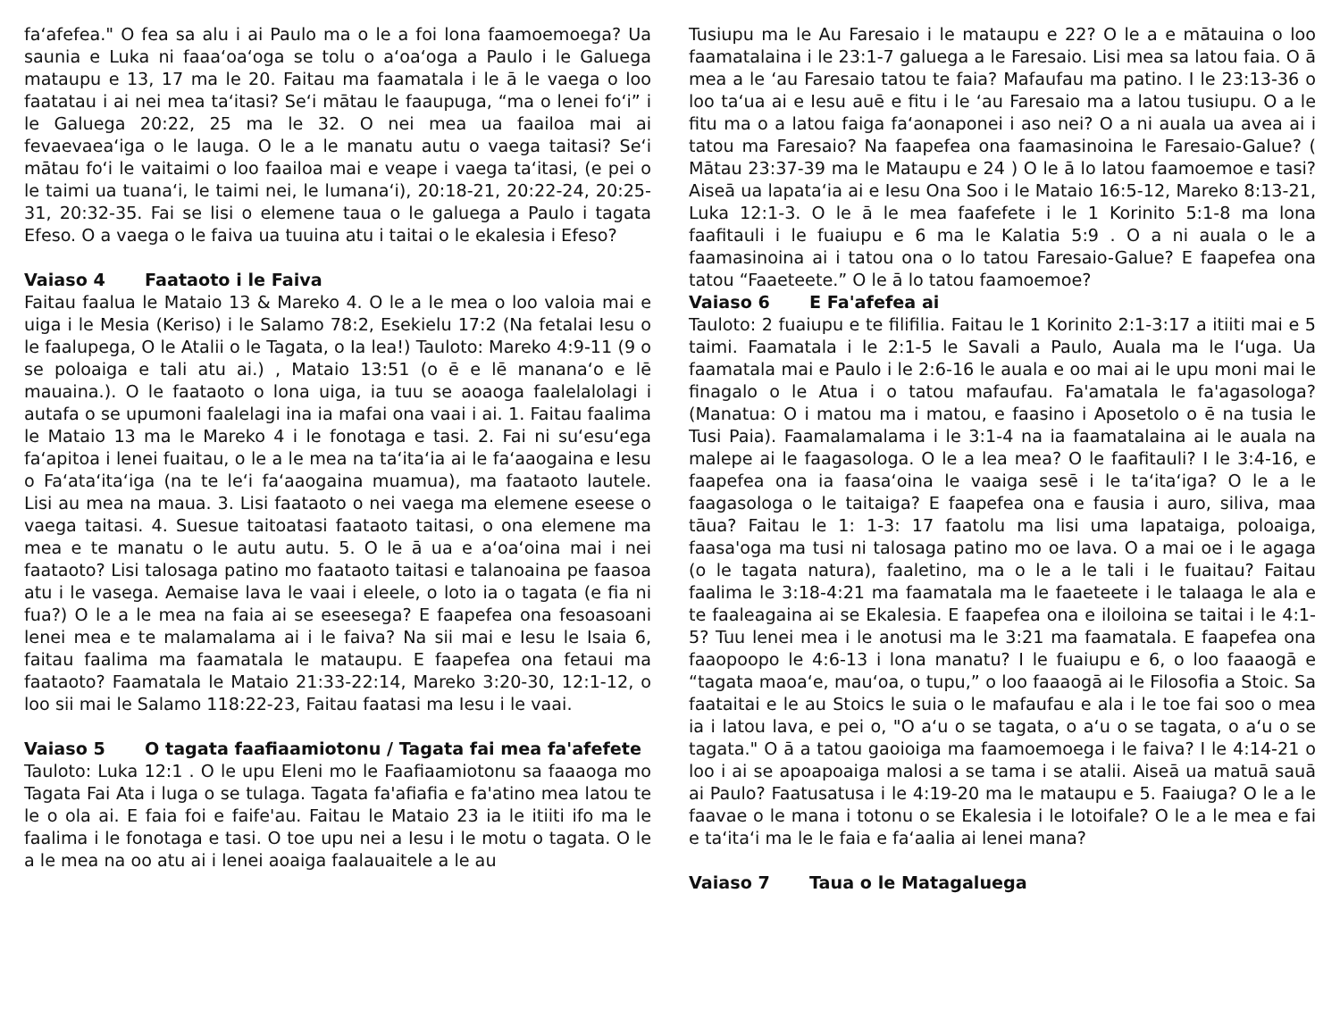faʻafefea." O fea sa alu i ai Paulo ma o le a foi lona faamoemoega? Ua saunia e Luka ni faaaʻoaʻoga se tolu o aʻoaʻoga a Paulo i le Galuega mataupu e 13, 17 ma le 20. Faitau ma faamatala i le ā le vaega o loo faatatau i ai nei mea taʻitasi? Seʻi mātau le faaupuga, “ma o lenei foʻi” i le Galuega 20:22, 25 ma le 32. O nei mea ua faailoa mai ai fevaevaeaʻiga o le lauga. O le a le manatu autu o vaega taitasi? Seʻi mātau foʻi le vaitaimi o loo faailoa mai e veape i vaega taʻitasi, (e pei o le taimi ua tuanaʻi, le taimi nei, le lumanaʻi), 20:18-21, 20:22-24, 20:25-31, 20:32-35. Fai se lisi o elemene taua o le galuega a Paulo i tagata Efeso. O a vaega o le faiva ua tuuina atu i taitai o le ekalesia i Efeso?
Vaiaso 4 Faataoto i le Faiva
Faitau faalua le Mataio 13 & Mareko 4. O le a le mea o loo valoia mai e uiga i le Mesia (Keriso) i le Salamo 78:2, Esekielu 17:2 (Na fetalai Iesu o le faalupega, O le Atalii o le Tagata, o Ia lea!) Tauloto: Mareko 4:9-11 (9 o se poloaiga e tali atu ai.) , Mataio 13:51 (o ē e lē mananaʻo e lē mauaina.). O le faataoto o lona uiga, ia tuu se aoaoga faalelalolagi i autafa o se upumoni faalelagi ina ia mafai ona vaai i ai. 1. Faitau faalima le Mataio 13 ma le Mareko 4 i le fonotaga e tasi. 2. Fai ni suʻesuʻega faʻapitoa i lenei fuaitau, o le a le mea na taʻitaʻia ai le faʻaaogaina e Iesu o Faʻataʻitaʻiga (na te leʻi faʻaaogaina muamua), ma faataoto lautele. Lisi au mea na maua. 3. Lisi faataoto o nei vaega ma elemene eseese o vaega taitasi. 4. Suesue taitoatasi faataoto taitasi, o ona elemene ma mea e te manatu o le autu autu. 5. O le ā ua e aʻoaʻoina mai i nei faataoto? Lisi talosaga patino mo faataoto taitasi e talanoaina pe faasoa atu i le vasega. Aemaise lava le vaai i eleele, o loto ia o tagata (e fia ni fua?) O le a le mea na faia ai se eseesega? E faapefea ona fesoasoani lenei mea e te malamalama ai i le faiva? Na sii mai e Iesu le Isaia 6, faitau faalima ma faamatala le mataupu. E faapefea ona fetaui ma faataoto? Faamatala le Mataio 21:33-22:14, Mareko 3:20-30, 12:1-12, o loo sii mai le Salamo 118:22-23, Faitau faatasi ma Iesu i le vaai.
Vaiaso 5 O tagata faafiaamiotonu / Tagata fai mea fa'afefete
Tauloto: Luka 12:1 . O le upu Eleni mo le Faafiaamiotonu sa faaaoga mo Tagata Fai Ata i luga o se tulaga. Tagata fa'afiafia e fa'atino mea latou te le o ola ai. E faia foi e faife'au. Faitau le Mataio 23 ia le itiiti ifo ma le faalima i le fonotaga e tasi. O toe upu nei a Iesu i le motu o tagata. O le a le mea na oo atu ai i lenei aoaiga faalauaitele a le au
Tusiupu ma le Au Faresaio i le mataupu e 22? O le a e mātauina o loo faamatalaina i le 23:1-7 galuega a le Faresaio. Lisi mea sa latou faia. O ā mea a le ʻau Faresaio tatou te faia? Mafaufau ma patino. I le 23:13-36 o loo taʻua ai e Iesu auē e fitu i le ʻau Faresaio ma a latou tusiupu. O a le fitu ma o a latou faiga faʻaonaponei i aso nei? O a ni auala ua avea ai i tatou ma Faresaio? Na faapefea ona faamasinoina le Faresaio-Galue? ( Mātau 23:37-39 ma le Mataupu e 24 ) O le ā lo latou faamoemoe e tasi? Aiseā ua lapataʻia ai e Iesu Ona Soo i le Mataio 16:5-12, Mareko 8:13-21, Luka 12:1-3. O le ā le mea faafefete i le 1 Korinito 5:1-8 ma lona faafitauli i le fuaiupu e 6 ma le Kalatia 5:9 . O a ni auala o le a faamasinoina ai i tatou ona o lo tatou Faresaio-Galue? E faapefea ona tatou “Faaeteete.” O le ā lo tatou faamoemoe?
Vaiaso 6 E Fa'afefea ai
Tauloto: 2 fuaiupu e te filifilia. Faitau le 1 Korinito 2:1-3:17 a itiiti mai e 5 taimi. Faamatala i le 2:1-5 le Savali a Paulo, Auala ma le Iʻuga. Ua faamatala mai e Paulo i le 2:6-16 le auala e oo mai ai le upu moni mai le finagalo o le Atua i o tatou mafaufau. Fa'amatala le fa'agasologa? (Manatua: O i matou ma i matou, e faasino i Aposetolo o ē na tusia le Tusi Paia). Faamalamalama i le 3:1-4 na ia faamatalaina ai le auala na malepe ai le faagasologa. O le a lea mea? O le faafitauli? I le 3:4-16, e faapefea ona ia faasaʻoina le vaaiga sesē i le taʻitaʻiga? O le a le faagasologa o le taitaiga? E faapefea ona e fausia i auro, siliva, maa tāua? Faitau le 1: 1-3: 17 faatolu ma lisi uma lapataiga, poloaiga, faasa'oga ma tusi ni talosaga patino mo oe lava. O a mai oe i le agaga (o le tagata natura), faaletino, ma o le a le tali i le fuaitau? Faitau faalima le 3:18-4:21 ma faamatala ma le faaeteete i le talaaga le ala e te faaleagaina ai se Ekalesia. E faapefea ona e iloiloina se taitai i le 4:1-5? Tuu lenei mea i le anotusi ma le 3:21 ma faamatala. E faapefea ona faaopoopo le 4:6-13 i lona manatu? I le fuaiupu e 6, o loo faaaogā e “tagata maoaʻe, mauʻoa, o tupu,” o loo faaaogā ai le Filosofia a Stoic. Sa faataitai e le au Stoics le suia o le mafaufau e ala i le toe fai soo o mea ia i latou lava, e pei o, "O aʻu o se tagata, o aʻu o se tagata, o aʻu o se tagata." O ā a tatou gaoioiga ma faamoemoega i le faiva? I le 4:14-21 o loo i ai se apoapoaiga malosi a se tama i se atalii. Aiseā ua matuā sauā ai Paulo? Faatusatusa i le 4:19-20 ma le mataupu e 5. Faaiuga? O le a le faavae o le mana i totonu o se Ekalesia i le lotoifale? O le a le mea e fai e taʻitaʻi ma le le faia e faʻaalia ai lenei mana?
Vaiaso 7 Taua o le Matagaluega